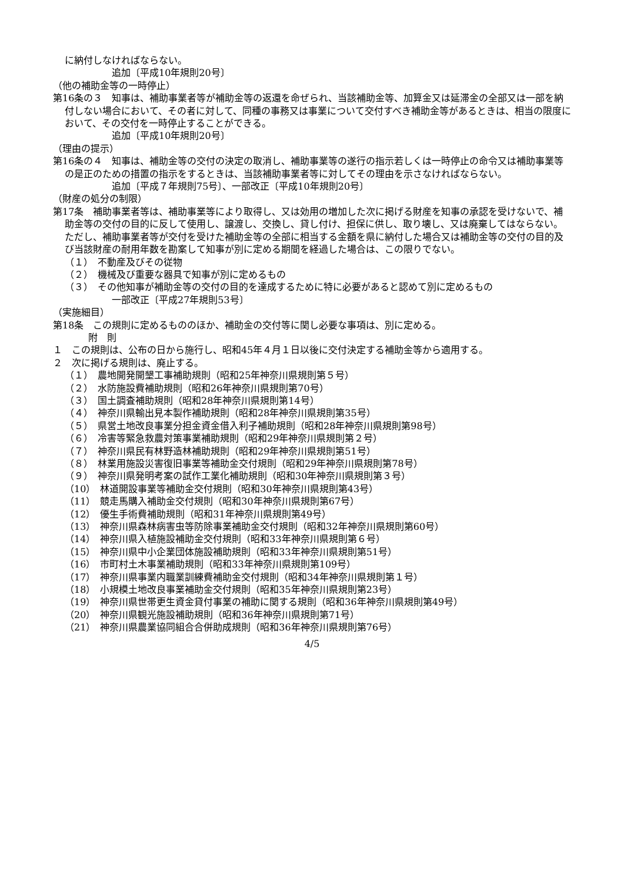に納付しなければならない。
追加〔平成10年規則20号〕
（他の補助金等の一時停止）
第16条の３　知事は、補助事業者等が補助金等の返還を命ぜられ、当該補助金等、加算金又は延滞金の全部又は一部を納付しない場合において、その者に対して、同種の事務又は事業について交付すべき補助金等があるときは、相当の限度において、その交付を一時停止することができる。
追加〔平成10年規則20号〕
（理由の提示）
第16条の４　知事は、補助金等の交付の決定の取消し、補助事業等の遂行の指示若しくは一時停止の命令又は補助事業等の是正のための措置の指示をするときは、当該補助事業者等に対してその理由を示さなければならない。
追加〔平成７年規則75号〕、一部改正〔平成10年規則20号〕
（財産の処分の制限）
第17条　補助事業者等は、補助事業等により取得し、又は効用の増加した次に掲げる財産を知事の承認を受けないで、補助金等の交付の目的に反して使用し、譲渡し、交換し、貸し付け、担保に供し、取り壊し、又は廃棄してはならない。ただし、補助事業者等が交付を受けた補助金等の全部に相当する金額を県に納付した場合又は補助金等の交付の目的及び当該財産の耐用年数を勘案して知事が別に定める期間を経過した場合は、この限りでない。
（１）　不動産及びその従物
（２）　機械及び重要な器具で知事が別に定めるもの
（３）　その他知事が補助金等の交付の目的を達成するために特に必要があると認めて別に定めるもの
一部改正〔平成27年規則53号〕
（実施細目）
第18条　この規則に定めるもののほか、補助金の交付等に関し必要な事項は、別に定める。
附　則
１　この規則は、公布の日から施行し、昭和45年４月１日以後に交付決定する補助金等から適用する。
２　次に掲げる規則は、廃止する。
（１）　農地開発開墾工事補助規則（昭和25年神奈川県規則第５号）
（２）　水防施設費補助規則（昭和26年神奈川県規則第70号）
（３）　国土調査補助規則（昭和28年神奈川県規則第14号）
（４）　神奈川県輸出見本製作補助規則（昭和28年神奈川県規則第35号）
（５）　県営土地改良事業分担金資金借入利子補助規則（昭和28年神奈川県規則第98号）
（６）　冷害等緊急救農対策事業補助規則（昭和29年神奈川県規則第２号）
（７）　神奈川県民有林野造林補助規則（昭和29年神奈川県規則第51号）
（８）　林業用施設災害復旧事業等補助金交付規則（昭和29年神奈川県規則第78号）
（９）　神奈川県発明考案の試作工業化補助規則（昭和30年神奈川県規則第３号）
（10）　林道開設事業等補助金交付規則（昭和30年神奈川県規則第43号）
（11）　競走馬購入補助金交付規則（昭和30年神奈川県規則第67号）
（12）　優生手術費補助規則（昭和31年神奈川県規則第49号）
（13）　神奈川県森林病害虫等防除事業補助金交付規則（昭和32年神奈川県規則第60号）
（14）　神奈川県入植施設補助金交付規則（昭和33年神奈川県規則第６号）
（15）　神奈川県中小企業団体施設補助規則（昭和33年神奈川県規則第51号）
（16）　市町村土木事業補助規則（昭和33年神奈川県規則第109号）
（17）　神奈川県事業内職業訓練費補助金交付規則（昭和34年神奈川県規則第１号）
（18）　小規模土地改良事業補助金交付規則（昭和35年神奈川県規則第23号）
（19）　神奈川県世帯更生資金貸付事業の補助に関する規則（昭和36年神奈川県規則第49号）
（20）　神奈川県観光施設補助規則（昭和36年神奈川県規則第71号）
（21）　神奈川県農業協同組合合併助成規則（昭和36年神奈川県規則第76号）
4/5